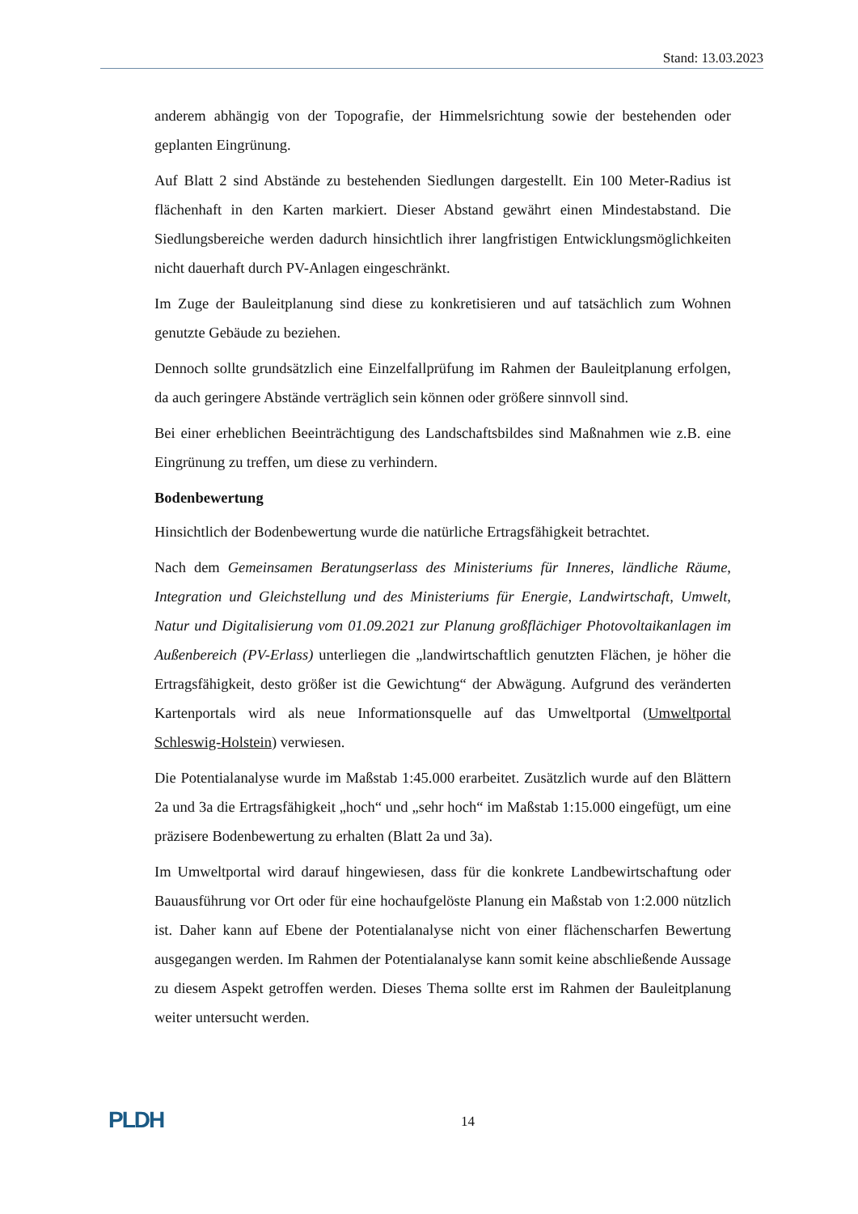Stand: 13.03.2023
anderem abhängig von der Topografie, der Himmelsrichtung sowie der bestehenden oder geplanten Eingrünung.
Auf Blatt 2 sind Abstände zu bestehenden Siedlungen dargestellt. Ein 100 Meter-Radius ist flächenhaft in den Karten markiert. Dieser Abstand gewährt einen Mindestabstand. Die Siedlungsbereiche werden dadurch hinsichtlich ihrer langfristigen Entwicklungsmöglichkeiten nicht dauerhaft durch PV-Anlagen eingeschränkt.
Im Zuge der Bauleitplanung sind diese zu konkretisieren und auf tatsächlich zum Wohnen genutzte Gebäude zu beziehen.
Dennoch sollte grundsätzlich eine Einzelfallprüfung im Rahmen der Bauleitplanung erfolgen, da auch geringere Abstände verträglich sein können oder größere sinnvoll sind.
Bei einer erheblichen Beeinträchtigung des Landschaftsbildes sind Maßnahmen wie z.B. eine Eingrünung zu treffen, um diese zu verhindern.
Bodenbewertung
Hinsichtlich der Bodenbewertung wurde die natürliche Ertragsfähigkeit betrachtet.
Nach dem Gemeinsamen Beratungserlass des Ministeriums für Inneres, ländliche Räume, Integration und Gleichstellung und des Ministeriums für Energie, Landwirtschaft, Umwelt, Natur und Digitalisierung vom 01.09.2021 zur Planung großflächiger Photovoltaikanlagen im Außenbereich (PV-Erlass) unterliegen die „landwirtschaftlich genutzten Flächen, je höher die Ertragsfähigkeit, desto größer ist die Gewichtung“ der Abwägung. Aufgrund des veränderten Kartenportals wird als neue Informationsquelle auf das Umweltportal (Umweltportal Schleswig-Holstein) verwiesen.
Die Potentialanalyse wurde im Maßstab 1:45.000 erarbeitet. Zusätzlich wurde auf den Blättern 2a und 3a die Ertragsfähigkeit „hoch“ und „sehr hoch“ im Maßstab 1:15.000 eingefügt, um eine präzisere Bodenbewertung zu erhalten (Blatt 2a und 3a).
Im Umweltportal wird darauf hingewiesen, dass für die konkrete Landbewirtschaftung oder Bauausführung vor Ort oder für eine hochaufgelöste Planung ein Maßstab von 1:2.000 nützlich ist. Daher kann auf Ebene der Potentialanalyse nicht von einer flächenscharfen Bewertung ausgegangen werden. Im Rahmen der Potentialanalyse kann somit keine abschließende Aussage zu diesem Aspekt getroffen werden. Dieses Thema sollte erst im Rahmen der Bauleitplanung weiter untersucht werden.
PLDH 14